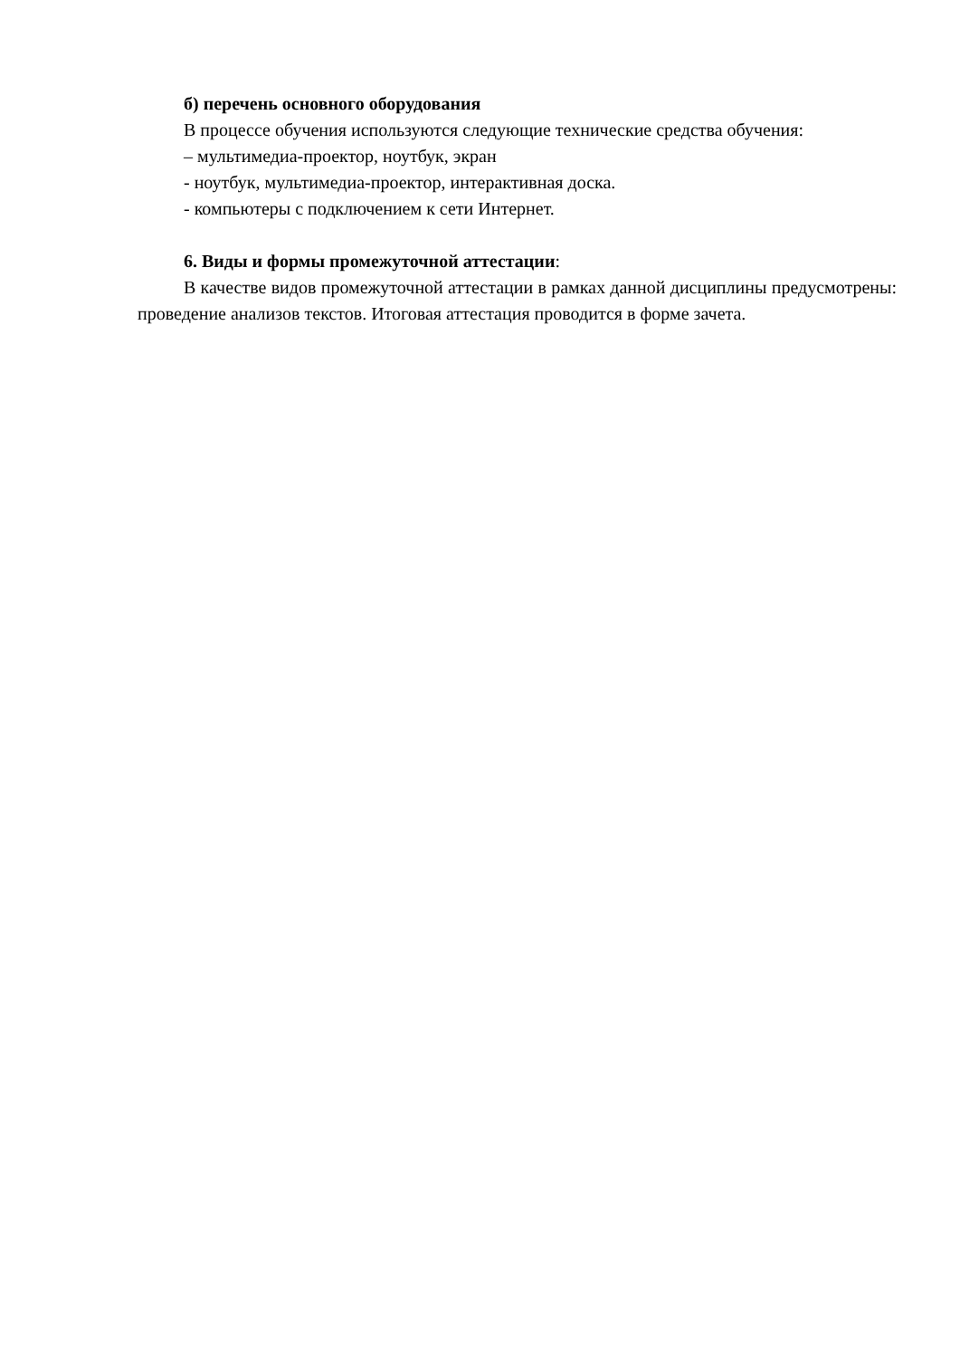б) перечень основного оборудования
В процессе обучения используются следующие технические средства обучения:
– мультимедиа-проектор, ноутбук, экран
- ноутбук, мультимедиа-проектор, интерактивная доска.
- компьютеры с подключением к сети Интернет.
6. Виды и формы промежуточной аттестации:
В качестве видов промежуточной аттестации в рамках данной дисциплины предусмотрены: проведение анализов текстов. Итоговая аттестация проводится в форме зачета.